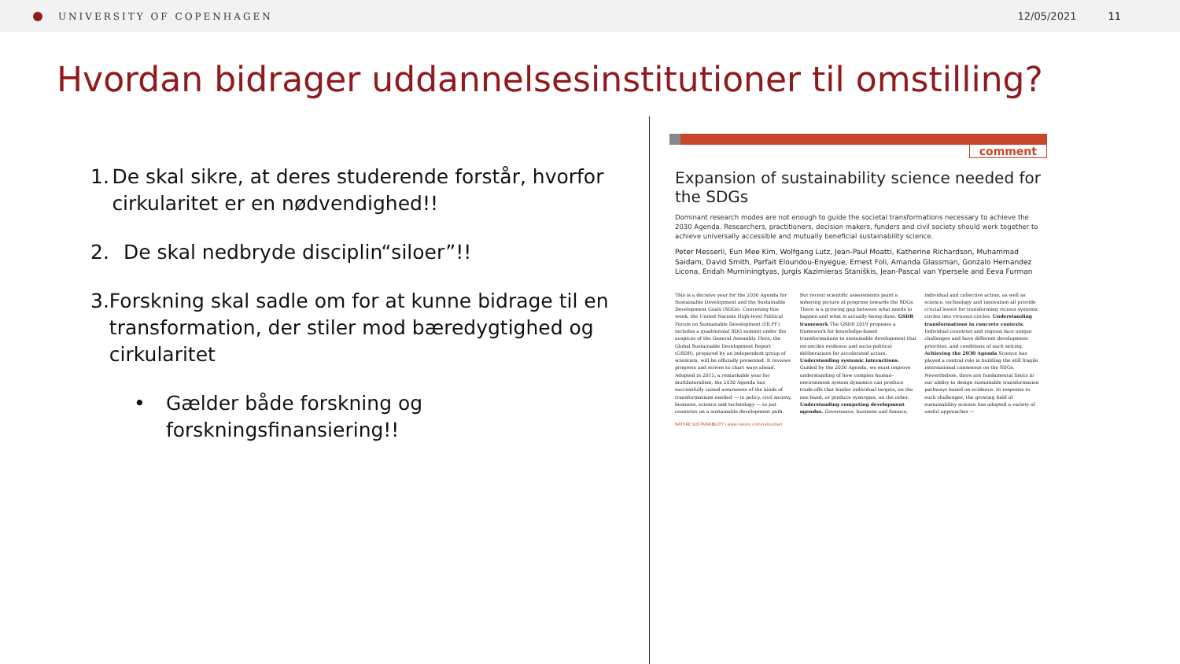UNIVERSITY OF COPENHAGEN 12/05/2021 11
Hvordan bidrager uddannelsesinstitutioner til omstilling?
1. De skal sikre, at deres studerende forstår, hvorfor cirkularitet er en nødvendighed!!
2. De skal nedbryde disciplin“siloer”!!
3. Forskning skal sadle om for at kunne bidrage til en transformation, der stiler mod bæredygtighed og cirkularitet
• Gælder både forskning og forskningsfinansiering!!
comment
Expansion of sustainability science needed for the SDGs
Dominant research modes are not enough to guide the societal transformations necessary to achieve the 2030 Agenda. Researchers, practitioners, decision makers, funders and civil society should work together to achieve universally accessible and mutually beneficial sustainability science.
Peter Messerli, Eun Mee Kim, Wolfgang Lutz, Jean-Paul Moatti, Katherine Richardson, Muhammad Saidam, David Smith, Parfait Eloundou-Enyegue, Ernest Foli, Amanda Glassman, Gonzalo Hernandez Licona, Endah Murniningtyas, Jurgis Kazimieras Staniškis, Jean-Pascal van Ypersele and Eeva Furman
This is a decisive year for the 2030 Agenda for Sustainable Development and the Sustainable Development Goals (SDGs). Convening this week, the United Nations High-level Political Forum on Sustainable Development (HLPF) includes a quadrennial SDG summit under the auspices of the General Assembly. Here, the Global Sustainable Development Report (GSDR), prepared by an independent group of scientists, will be officially presented. It reviews progress and strives to chart ways ahead. Adopted in 2015, a remarkable year for multilateralism, the 2030 Agenda has successfully raised awareness of the kinds of transformations needed — in policy, civil society, business, science and technology — to put countries on a sustainable development path. But recent scientific assessments paint a sobering picture of progress towards the SDGs. There is a growing gap between what needs to happen and what is actually being done. GSDR framework The GSDR 2019 proposes a framework for knowledge-based transformations to sustainable development that reconciles evidence and socio-political deliberations for accelerated action. Understanding systemic interactions. Guided by the 2030 Agenda, we must improve understanding of how complex human–environment system dynamics can produce trade-offs that hinder individual targets, on the one hand, or produce synergies, on the other. Understanding competing development agendas. Governance, business and finance, individual and collective action, as well as science, technology and innovation all provide crucial levers for transforming vicious systemic circles into virtuous circles. Understanding transformations in concrete contexts. Individual countries and regions face unique challenges and have different development priorities. and conditions of each setting. Achieving the 2030 Agenda Science has played a central role in building the still fragile international consensus on the SDGs. Nevertheless, there are fundamental limits to our ability to design sustainable transformation pathways based on evidence. In response to such challenges, the growing field of sustainability science has adopted a variety of useful approaches —
NATURE SUSTAINABILITY | www.nature.com/natsustain